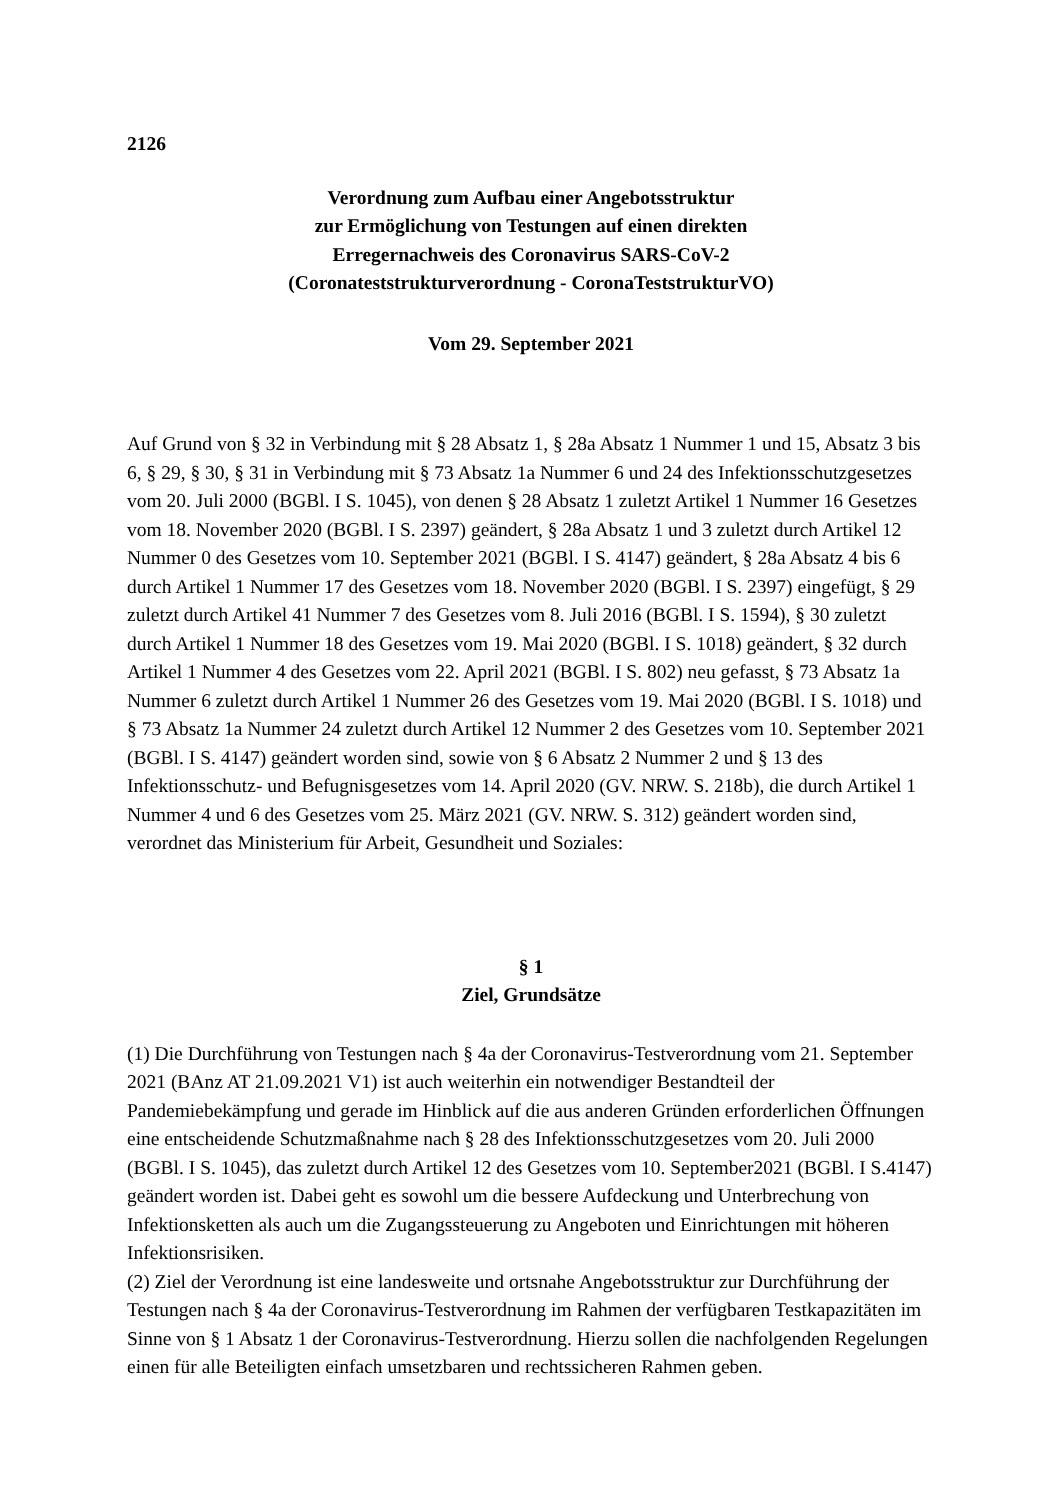2126
Verordnung zum Aufbau einer Angebotsstruktur
zur Ermöglichung von Testungen auf einen direkten
Erregernachweis des Coronavirus SARS-CoV-2
(Coronateststrukturverordnung - CoronaTeststrukturVO)
Vom 29. September 2021
Auf Grund von § 32 in Verbindung mit § 28 Absatz 1, § 28a Absatz 1 Nummer 1 und 15, Absatz 3 bis 6, § 29, § 30, § 31 in Verbindung mit § 73 Absatz 1a Nummer 6 und 24 des Infektionsschutzgesetzes vom 20. Juli 2000 (BGBl. I S. 1045), von denen § 28 Absatz 1 zuletzt Artikel 1 Nummer 16 Gesetzes vom 18. November 2020 (BGBl. I S. 2397) geändert, § 28a Absatz 1 und 3 zuletzt durch Artikel 12 Nummer 0 des Gesetzes vom 10. September 2021 (BGBl. I S. 4147) geändert, § 28a Absatz 4 bis 6 durch Artikel 1 Nummer 17 des Gesetzes vom 18. November 2020 (BGBl. I S. 2397) eingefügt, § 29 zuletzt durch Artikel 41 Nummer 7 des Gesetzes vom 8. Juli 2016 (BGBl. I S. 1594), § 30 zuletzt durch Artikel 1 Nummer 18 des Gesetzes vom 19. Mai 2020 (BGBl. I S. 1018) geändert, § 32 durch Artikel 1 Nummer 4 des Gesetzes vom 22. April 2021 (BGBl. I S. 802) neu gefasst, § 73 Absatz 1a Nummer 6 zuletzt durch Artikel 1 Nummer 26 des Gesetzes vom 19. Mai 2020 (BGBl. I S. 1018) und § 73 Absatz 1a Nummer 24 zuletzt durch Artikel 12 Nummer 2 des Gesetzes vom 10. September 2021 (BGBl. I S. 4147) geändert worden sind, sowie von § 6 Absatz 2 Nummer 2 und § 13 des Infektionsschutz- und Befugnisgesetzes vom 14. April 2020 (GV. NRW. S. 218b), die durch Artikel 1 Nummer 4 und 6 des Gesetzes vom 25. März 2021 (GV. NRW. S. 312) geändert worden sind, verordnet das Ministerium für Arbeit, Gesundheit und Soziales:
§ 1
Ziel, Grundsätze
(1) Die Durchführung von Testungen nach § 4a der Coronavirus-Testverordnung vom 21. September 2021 (BAnz AT 21.09.2021 V1) ist auch weiterhin ein notwendiger Bestandteil der Pandemiebekämpfung und gerade im Hinblick auf die aus anderen Gründen erforderlichen Öffnungen eine entscheidende Schutzmaßnahme nach § 28 des Infektionsschutzgesetzes vom 20. Juli 2000 (BGBl. I S. 1045), das zuletzt durch Artikel 12 des Gesetzes vom 10. September2021 (BGBl. I S.4147) geändert worden ist. Dabei geht es sowohl um die bessere Aufdeckung und Unterbrechung von Infektionsketten als auch um die Zugangssteuerung zu Angeboten und Einrichtungen mit höheren Infektionsrisiken.
(2) Ziel der Verordnung ist eine landesweite und ortsnahe Angebotsstruktur zur Durchführung der Testungen nach § 4a der Coronavirus-Testverordnung im Rahmen der verfügbaren Testkapazitäten im Sinne von § 1 Absatz 1 der Coronavirus-Testverordnung. Hierzu sollen die nachfolgenden Regelungen einen für alle Beteiligten einfach umsetzbaren und rechtssicheren Rahmen geben.